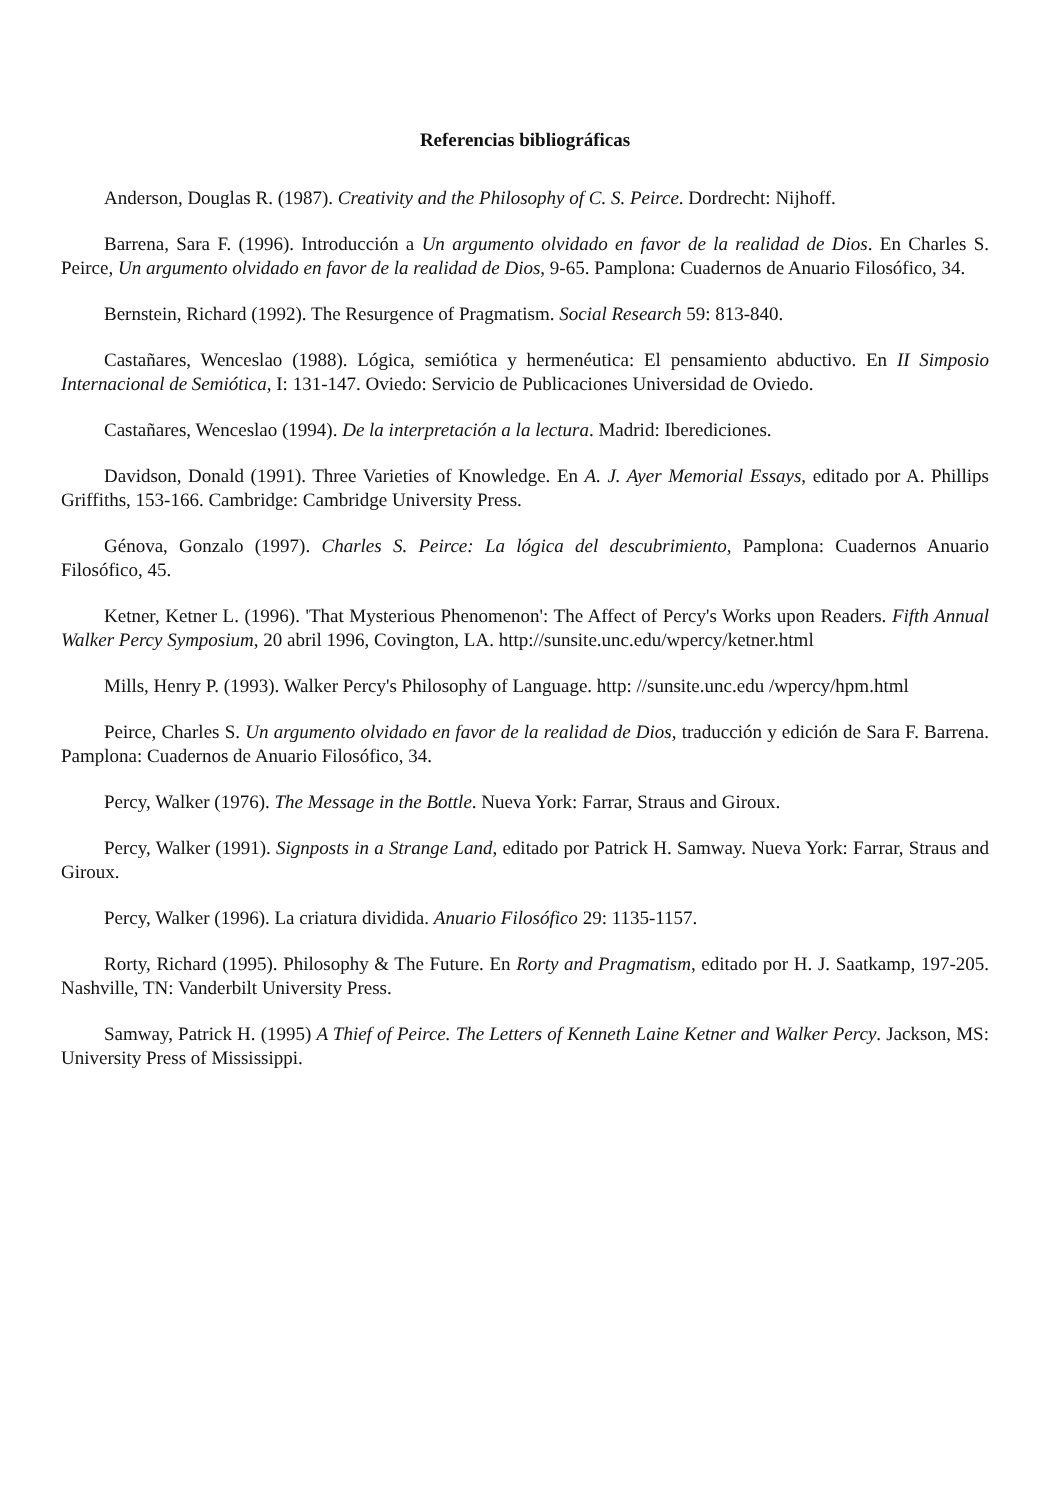Referencias bibliográficas
Anderson, Douglas R. (1987). Creativity and the Philosophy of C. S. Peirce. Dordrecht: Nijhoff.
Barrena, Sara F. (1996). Introducción a Un argumento olvidado en favor de la realidad de Dios. En Charles S. Peirce, Un argumento olvidado en favor de la realidad de Dios, 9-65. Pamplona: Cuadernos de Anuario Filosófico, 34.
Bernstein, Richard (1992). The Resurgence of Pragmatism. Social Research 59: 813-840.
Castañares, Wenceslao (1988). Lógica, semiótica y hermenéutica: El pensamiento abductivo. En II Simposio Internacional de Semiótica, I: 131-147. Oviedo: Servicio de Publicaciones Universidad de Oviedo.
Castañares, Wenceslao (1994). De la interpretación a la lectura. Madrid: Iberediciones.
Davidson, Donald (1991). Three Varieties of Knowledge. En A. J. Ayer Memorial Essays, editado por A. Phillips Griffiths, 153-166. Cambridge: Cambridge University Press.
Génova, Gonzalo (1997). Charles S. Peirce: La lógica del descubrimiento, Pamplona: Cuadernos Anuario Filosófico, 45.
Ketner, Ketner L. (1996). 'That Mysterious Phenomenon': The Affect of Percy's Works upon Readers. Fifth Annual Walker Percy Symposium, 20 abril 1996, Covington, LA. http://sunsite.unc.edu/wpercy/ketner.html
Mills, Henry P. (1993). Walker Percy's Philosophy of Language. http: //sunsite.unc.edu /wpercy/hpm.html
Peirce, Charles S. Un argumento olvidado en favor de la realidad de Dios, traducción y edición de Sara F. Barrena. Pamplona: Cuadernos de Anuario Filosófico, 34.
Percy, Walker (1976). The Message in the Bottle. Nueva York: Farrar, Straus and Giroux.
Percy, Walker (1991). Signposts in a Strange Land, editado por Patrick H. Samway. Nueva York: Farrar, Straus and Giroux.
Percy, Walker (1996). La criatura dividida. Anuario Filosófico 29: 1135-1157.
Rorty, Richard (1995). Philosophy & The Future. En Rorty and Pragmatism, editado por H. J. Saatkamp, 197-205. Nashville, TN: Vanderbilt University Press.
Samway, Patrick H. (1995) A Thief of Peirce. The Letters of Kenneth Laine Ketner and Walker Percy. Jackson, MS: University Press of Mississippi.